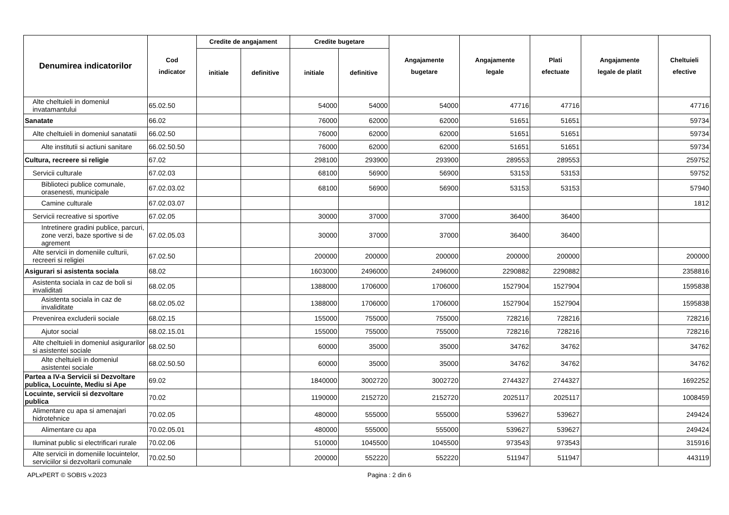| Denumirea indicatorilor | Cod indicator | Credite de angajament | | Credite bugetare | | Angajamente bugetare | Angajamente legale | Plati efectuate | Angajamente legale de platit | Cheltuieli efective |
| --- | --- | --- | --- | --- | --- | --- | --- | --- | --- | --- |
| | | initiale | definitive | initiale | definitive | | | | | |
| Alte cheltuieli in domeniul invatamantului | 65.02.50 | | | 54000 | 54000 | 54000 | 47716 | 47716 | | 47716 |
| Sanatate | 66.02 | | | 76000 | 62000 | 62000 | 51651 | 51651 | | 59734 |
| Alte cheltuieli in domeniul sanatatii | 66.02.50 | | | 76000 | 62000 | 62000 | 51651 | 51651 | | 59734 |
| Alte institutii si actiuni sanitare | 66.02.50.50 | | | 76000 | 62000 | 62000 | 51651 | 51651 | | 59734 |
| Cultura, recreere si religie | 67.02 | | | 298100 | 293900 | 293900 | 289553 | 289553 | | 259752 |
| Servicii culturale | 67.02.03 | | | 68100 | 56900 | 56900 | 53153 | 53153 | | 59752 |
| Biblioteci publice comunale, orasenesti, municipale | 67.02.03.02 | | | 68100 | 56900 | 56900 | 53153 | 53153 | | 57940 |
| Camine culturale | 67.02.03.07 | | | | | | | | | 1812 |
| Servicii recreative si sportive | 67.02.05 | | | 30000 | 37000 | 37000 | 36400 | 36400 | | |
| Intretinere gradini publice, parcuri, zone verzi, baze sportive si de agrement | 67.02.05.03 | | | 30000 | 37000 | 37000 | 36400 | 36400 | | |
| Alte servicii in domeniile culturii, recreeri si religiei | 67.02.50 | | | 200000 | 200000 | 200000 | 200000 | 200000 | | 200000 |
| Asigurari si asistenta sociala | 68.02 | | | 1603000 | 2496000 | 2496000 | 2290882 | 2290882 | | 2358816 |
| Asistenta sociala in caz de boli si invaliditati | 68.02.05 | | | 1388000 | 1706000 | 1706000 | 1527904 | 1527904 | | 1595838 |
| Asistenta sociala in caz de invaliditate | 68.02.05.02 | | | 1388000 | 1706000 | 1706000 | 1527904 | 1527904 | | 1595838 |
| Prevenirea excluderii sociale | 68.02.15 | | | 155000 | 755000 | 755000 | 728216 | 728216 | | 728216 |
| Ajutor social | 68.02.15.01 | | | 155000 | 755000 | 755000 | 728216 | 728216 | | 728216 |
| Alte cheltuieli in domeniul asigurarilor si asistentei sociale | 68.02.50 | | | 60000 | 35000 | 35000 | 34762 | 34762 | | 34762 |
| Alte cheltuieli in domeniul asistentei sociale | 68.02.50.50 | | | 60000 | 35000 | 35000 | 34762 | 34762 | | 34762 |
| Partea a IV-a Servicii si Dezvoltare publica, Locuinte, Mediu si Ape | 69.02 | | | 1840000 | 3002720 | 3002720 | 2744327 | 2744327 | | 1692252 |
| Locuinte, servicii si dezvoltare publica | 70.02 | | | 1190000 | 2152720 | 2152720 | 2025117 | 2025117 | | 1008459 |
| Alimentare cu apa si amenajari hidrotehnice | 70.02.05 | | | 480000 | 555000 | 555000 | 539627 | 539627 | | 249424 |
| Alimentare cu apa | 70.02.05.01 | | | 480000 | 555000 | 555000 | 539627 | 539627 | | 249424 |
| Iluminat public si electrificari rurale | 70.02.06 | | | 510000 | 1045500 | 1045500 | 973543 | 973543 | | 315916 |
| Alte servicii in domeniile locuintelor, serviciilor si dezvoltarii comunale | 70.02.50 | | | 200000 | 552220 | 552220 | 511947 | 511947 | | 443119 |
APLxPERT © SOBIS v.2023 Pagina : 2 din 6